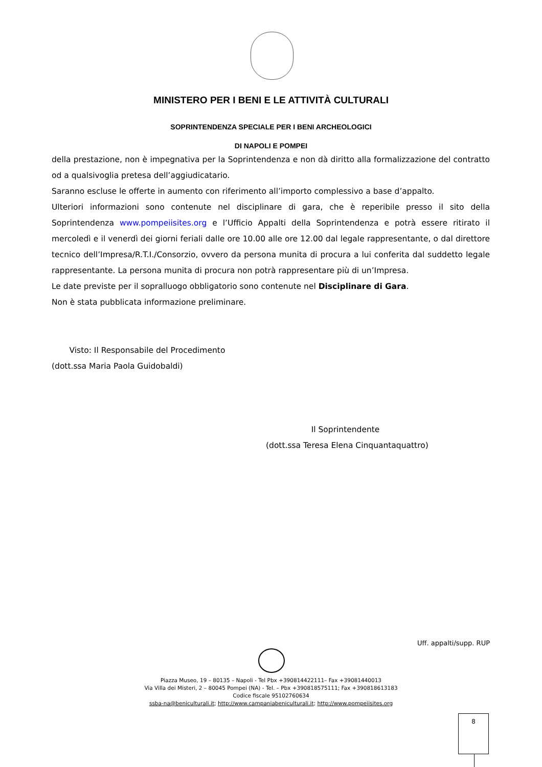MINISTERO PER I BENI E LE ATTIVITÀ CULTURALI
SOPRINTENDENZA SPECIALE PER I BENI ARCHEOLOGICI
DI NAPOLI E POMPEI
della prestazione, non è impegnativa per la Soprintendenza e non dà diritto alla formalizzazione del contratto od a qualsivoglia pretesa dell’aggiudicatario.
Saranno escluse le offerte in aumento con riferimento all’importo complessivo a base d’appalto.
Ulteriori informazioni sono contenute nel disciplinare di gara, che è reperibile presso il sito della Soprintendenza www.pompeiisites.org e l’Ufficio Appalti della Soprintendenza e potrà essere ritirato il mercoledì e il venerdì dei giorni feriali dalle ore 10.00 alle ore 12.00 dal legale rappresentante, o dal direttore tecnico dell’Impresa/R.T.I./Consorzio, ovvero da persona munita di procura a lui conferita dal suddetto legale rappresentante. La persona munita di procura non potrà rappresentare più di un’Impresa.
Le date previste per il sopralluogo obbligatorio sono contenute nel Disciplinare di Gara.
Non è stata pubblicata informazione preliminare.
Visto: Il Responsabile del Procedimento
(dott.ssa Maria Paola Guidobaldi)
Il Soprintendente
(dott.ssa Teresa Elena Cinquantaquattro)
Uff. appalti/supp. RUP
Piazza Museo, 19 – 80135 – Napoli - Tel Pbx +390814422111– Fax +39081440013
Via Villa dei Misteri, 2 – 80045 Pompei (NA) - Tel. – Pbx +390818575111; Fax +390818613183
Codice fiscale 95102760634
ssba-na@beniculturali.it; http://www.campaniabeniculturali.it; http://www.pompeiisites.org
8